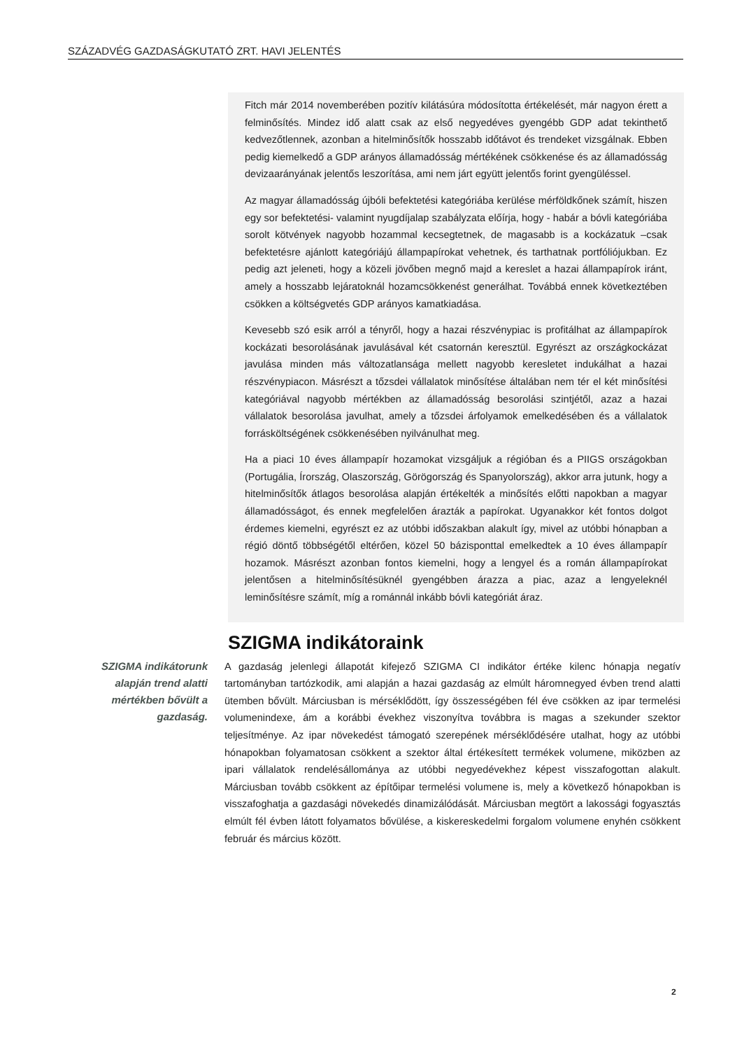SZÁZADVÉG GAZDASÁGKUTATÓ ZRT. HAVI JELENTÉS
Fitch már 2014 novemberében pozitív kilátásúra módosította értékelését, már nagyon érett a felminősítés. Mindez idő alatt csak az első negyedéves gyengébb GDP adat tekinthető kedvezőtlennek, azonban a hitelminősítők hosszabb időtávot és trendeket vizsgálnak. Ebben pedig kiemelkedő a GDP arányos államadósság mértékének csökkenése és az államadósság devizaarányának jelentős leszorítása, ami nem járt együtt jelentős forint gyengüléssel.
Az magyar államadósság újbóli befektetési kategóriába kerülése mérföldkőnek számít, hiszen egy sor befektetési- valamint nyugdíjalap szabályzata előírja, hogy - habár a bóvli kategóriába sorolt kötvények nagyobb hozammal kecsegtetnek, de magasabb is a kockázatuk –csak befektetésre ajánlott kategóriájú állampapírokat vehetnek, és tarthatnak portfóliójukban. Ez pedig azt jeleneti, hogy a közeli jövőben megnő majd a kereslet a hazai állampapírok iránt, amely a hosszabb lejáratoknál hozamcsökkenést generálhat. Továbbá ennek következtében csökken a költségvetés GDP arányos kamatkiadása.
Kevesebb szó esik arról a tényről, hogy a hazai részvénypiac is profitálhat az állampapírok kockázati besorolásának javulásával két csatornán keresztül. Egyrészt az országkockázat javulása minden más változatlansága mellett nagyobb keresletet indukálhat a hazai részvénypiacon. Másrészt a tőzsdei vállalatok minősítése általában nem tér el két minősítési kategóriával nagyobb mértékben az államadósság besorolási szintjétől, azaz a hazai vállalatok besorolása javulhat, amely a tőzsdei árfolyamok emelkedésében és a vállalatok forrásköltségének csökkenésében nyilvánulhat meg.
Ha a piaci 10 éves állampapír hozamokat vizsgáljuk a régióban és a PIIGS országokban (Portugália, Írország, Olaszország, Görögország és Spanyolország), akkor arra jutunk, hogy a hitelminősítők átlagos besorolása alapján értékelték a minősítés előtti napokban a magyar államadósságot, és ennek megfelelően árazták a papírokat. Ugyanakkor két fontos dolgot érdemes kiemelni, egyrészt ez az utóbbi időszakban alakult így, mivel az utóbbi hónapban a régió döntő többségétől eltérően, közel 50 bázisponttal emelkedtek a 10 éves állampapír hozamok. Másrészt azonban fontos kiemelni, hogy a lengyel és a román állampapírokat jelentősen a hitelminősítésüknél gyengébben árazza a piac, azaz a lengyeleknél leminősítésre számít, míg a románnál inkább bóvli kategóriát áraz.
SZIGMA indikátoraink
SZIGMA indikátorunk alapján trend alatti mértékben bővült a gazdaság.
A gazdaság jelenlegi állapotát kifejező SZIGMA CI indikátor értéke kilenc hónapja negatív tartományban tartózkodik, ami alapján a hazai gazdaság az elmúlt háromnegyed évben trend alatti ütemben bővült. Márciusban is mérséklődött, így összességében fél éve csökken az ipar termelési volumenindexe, ám a korábbi évekhez viszonyítva továbbra is magas a szekunder szektor teljesítménye. Az ipar növekedést támogató szerepének mérséklődésére utalhat, hogy az utóbbi hónapokban folyamatosan csökkent a szektor által értékesített termékek volumene, miközben az ipari vállalatok rendelésállománya az utóbbi negyedévekhez képest visszafogottan alakult. Márciusban tovább csökkent az építőipar termelési volumene is, mely a következő hónapokban is visszafoghatja a gazdasági növekedés dinamizálódását. Márciusban megtört a lakossági fogyasztás elmúlt fél évben látott folyamatos bővülése, a kiskereskedelmi forgalom volumene enyhén csökkent február és március között.
2